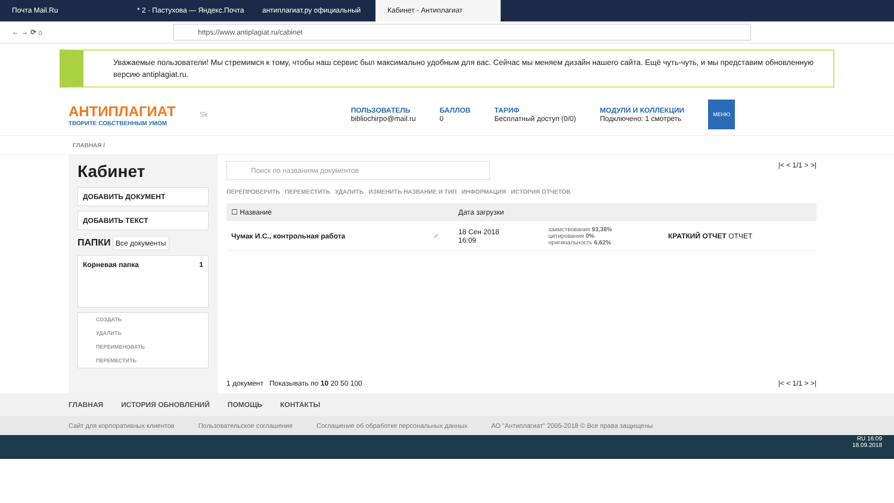Почта Mail.Ru * 2 · Пастухова — Яндекс.Почта антиплагиат.ру официальный Кабинет - Антиплагиат
← → ⟳ ⌂
https://www.antiplagiat.ru/cabinet
Уважаемые пользователи! Мы стремимся к тому, чтобы наш сервис был максимально удобным для вас. Сейчас мы меняем дизайн нашего сайта. Ещё чуть-чуть, и мы представим обновленную версию antiplagiat.ru.
АНТИПЛАГИАТ
ТВОРИТЕ СОБСТВЕННЫМ УМОМ
Sk
ПОЛЬЗОВАТЕЛЬ
bibliochirpo@mail.ru
БАЛЛОВ
0
ТАРИФ
Бесплатный доступ (0/0)
МОДУЛИ И КОЛЛЕКЦИИ
Подключено: 1 смотреть
МЕНЮ
ГЛАВНАЯ /
Кабинет
ДОБАВИТЬ ДОКУМЕНТ
ДОБАВИТЬ ТЕКСТ
ПАПКИ Все документы
Корневая папка 1
СОЗДАТЬ
УДАЛИТЬ
ПЕРЕИМЕНОВАТЬ
ПЕРЕМЕСТИТЬ
Поиск по названиям документов
|< < 1/1 > >|
ПЕРЕПРОВЕРИТЬ ПЕРЕМЕСТИТЬ УДАЛИТЬ ИЗМЕНИТЬ НАЗВАНИЕ И ТИП ИНФОРМАЦИЯ ИСТОРИЯ ОТЧЕТОВ
| ☐ Название | | Дата загрузки | | |
| --- | --- | --- | --- | --- |
| Чумак И.С., контрольная работа | ✓ | 18 Сен 2018 16:09 | заимствования 93,38% цитирования 0% оригинальность 6,62% | КРАТКИЙ ОТЧЕТ ОТЧЕТ |
1 документ Показывать по 10 20 50 100 |< < 1/1 > >|
ГЛАВНАЯ ИСТОРИЯ ОБНОВЛЕНИЙ ПОМОЩЬ КОНТАКТЫ
Сайт для корпоративных клиентов Пользовательское соглашение Соглашение об обработке персональных данных АО "Антиплагиат" 2005-2018 © Все права защищены
RU 16:09
18.09.2018